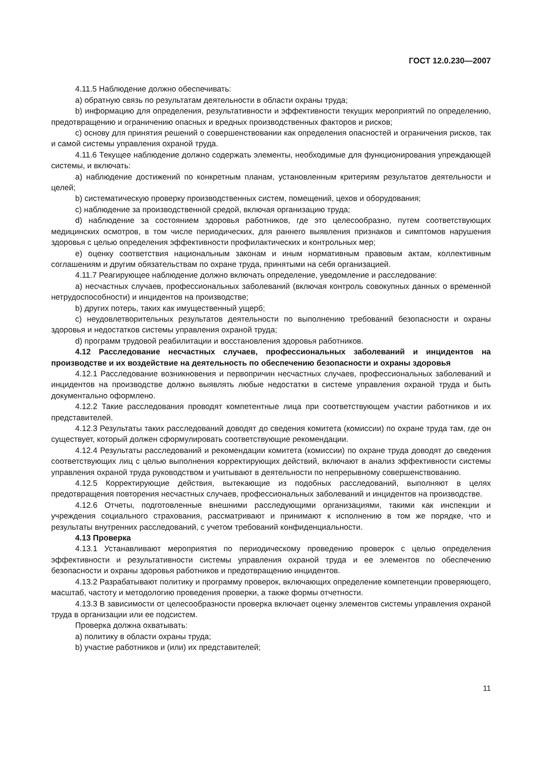ГОСТ 12.0.230—2007
4.11.5 Наблюдение должно обеспечивать:
a) обратную связь по результатам деятельности в области охраны труда;
b) информацию для определения, результативности и эффективности текущих мероприятий по определению, предотвращению и ограничению опасных и вредных производственных факторов и рисков;
c) основу для принятия решений о совершенствовании как определения опасностей и ограничения рисков, так и самой системы управления охраной труда.
4.11.6 Текущее наблюдение должно содержать элементы, необходимые для функционирования упреждающей системы, и включать:
a) наблюдение достижений по конкретным планам, установленным критериям результатов деятельности и целей;
b) систематическую проверку производственных систем, помещений, цехов и оборудования;
c) наблюдение за производственной средой, включая организацию труда;
d) наблюдение за состоянием здоровья работников, где это целесообразно, путем соответствующих медицинских осмотров, в том числе периодических, для раннего выявления признаков и симптомов нарушения здоровья с целью определения эффективности профилактических и контрольных мер;
e) оценку соответствия национальным законам и иным нормативным правовым актам, коллективным соглашениям и другим обязательствам по охране труда, принятыми на себя организацией.
4.11.7 Реагирующее наблюдение должно включать определение, уведомление и расследование:
a) несчастных случаев, профессиональных заболеваний (включая контроль совокупных данных о временной нетрудоспособности) и инцидентов на производстве;
b) других потерь, таких как имущественный ущерб;
c) неудовлетворительных результатов деятельности по выполнению требований безопасности и охраны здоровья и недостатков системы управления охраной труда;
d) программ трудовой реабилитации и восстановления здоровья работников.
4.12 Расследование несчастных случаев, профессиональных заболеваний и инцидентов на производстве и их воздействие на деятельность по обеспечению безопасности и охраны здоровья
4.12.1 Расследование возникновения и первопричин несчастных случаев, профессиональных заболеваний и инцидентов на производстве должно выявлять любые недостатки в системе управления охраной труда и быть документально оформлено.
4.12.2 Такие расследования проводят компетентные лица при соответствующем участии работников и их представителей.
4.12.3 Результаты таких расследований доводят до сведения комитета (комиссии) по охране труда там, где он существует, который должен сформулировать соответствующие рекомендации.
4.12.4 Результаты расследований и рекомендации комитета (комиссии) по охране труда доводят до сведения соответствующих лиц с целью выполнения корректирующих действий, включают в анализ эффективности системы управления охраной труда руководством и учитывают в деятельности по непрерывному совершенствованию.
4.12.5 Корректирующие действия, вытекающие из подобных расследований, выполняют в целях предотвращения повторения несчастных случаев, профессиональных заболеваний и инцидентов на производстве.
4.12.6 Отчеты, подготовленные внешними расследующими организациями, такими как инспекции и учреждения социального страхования, рассматривают и принимают к исполнению в том же порядке, что и результаты внутренних расследований, с учетом требований конфиденциальности.
4.13 Проверка
4.13.1 Устанавливают мероприятия по периодическому проведению проверок с целью определения эффективности и результативности системы управления охраной труда и ее элементов по обеспечению безопасности и охраны здоровья работников и предотвращению инцидентов.
4.13.2 Разрабатывают политику и программу проверок, включающих определение компетенции проверяющего, масштаб, частоту и методологию проведения проверки, а также формы отчетности.
4.13.3 В зависимости от целесообразности проверка включает оценку элементов системы управления охраной труда в организации или ее подсистем.
Проверка должна охватывать:
a) политику в области охраны труда;
b) участие работников и (или) их представителей;
11